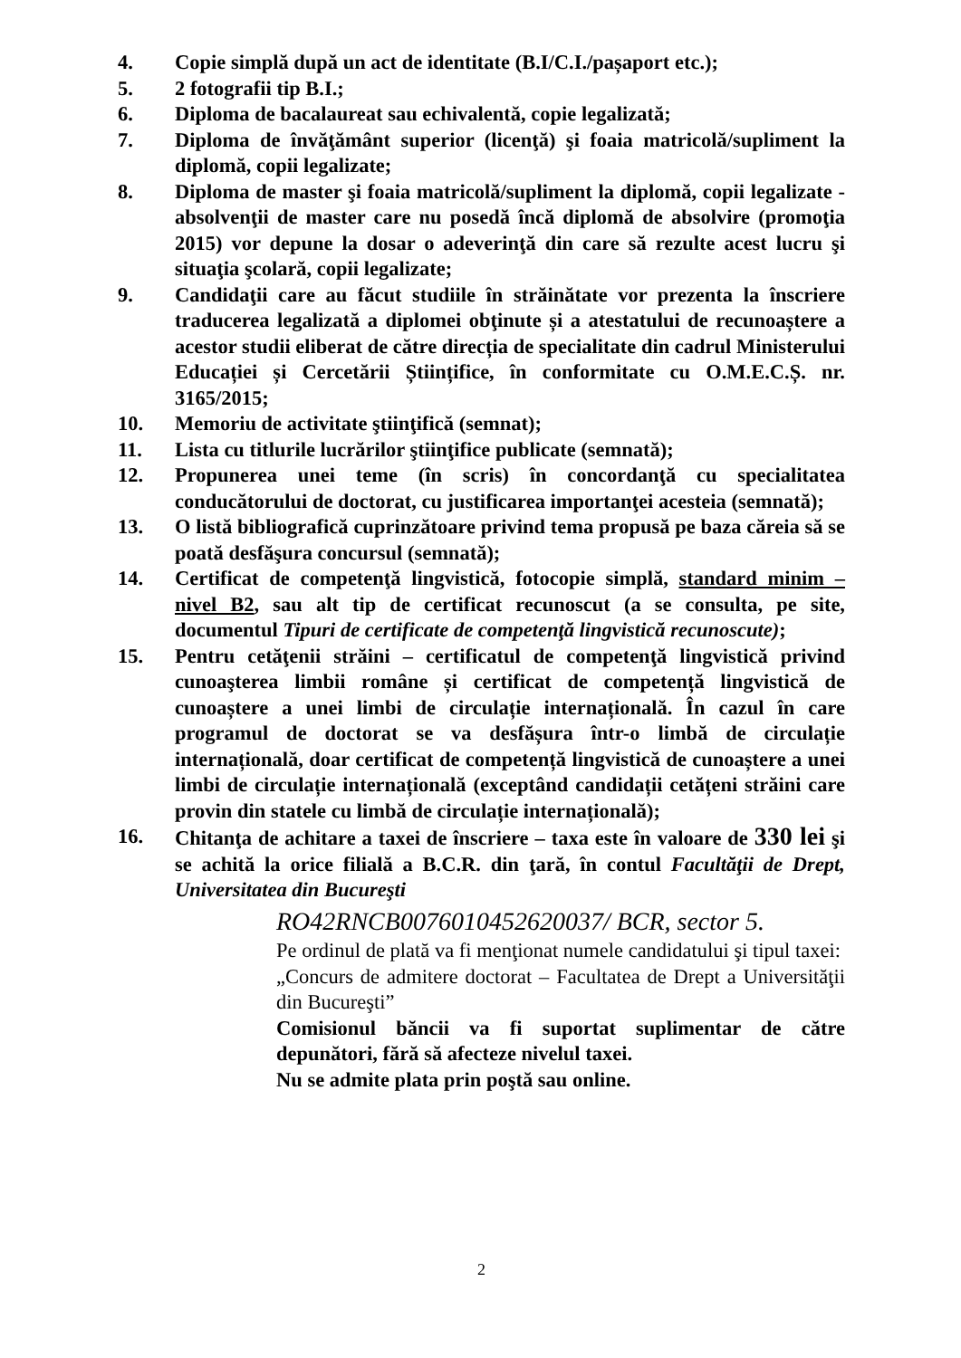4. Copie simplă după un act de identitate (B.I/C.I./pașaport etc.);
5. 2 fotografii tip B.I.;
6. Diploma de bacalaureat sau echivalentă, copie legalizată;
7. Diploma de învăţământ superior (licenţă) şi foaia matricolă/supliment la diplomă, copii legalizate;
8. Diploma de master şi foaia matricolă/supliment la diplomă, copii legalizate - absolvenţii de master care nu posedă încă diplomă de absolvire (promoţia 2015) vor depune la dosar o adeverinţă din care să rezulte acest lucru şi situaţia şcolară, copii legalizate;
9. Candidaţii care au făcut studiile în străinătate vor prezenta la înscriere traducerea legalizată a diplomei obţinute și a atestatului de recunoaștere a acestor studii eliberat de către direcția de specialitate din cadrul Ministerului Educației și Cercetării Științifice, în conformitate cu O.M.E.C.Ș. nr. 3165/2015;
10. Memoriu de activitate ştiinţifică (semnat);
11. Lista cu titlurile lucrărilor ştiinţifice publicate (semnată);
12. Propunerea unei teme (în scris) în concordanţă cu specialitatea conducătorului de doctorat, cu justificarea importanţei acesteia (semnată);
13. O listă bibliografică cuprinzătoare privind tema propusă pe baza căreia să se poată desfăşura concursul (semnată);
14. Certificat de competenţă lingvistică, fotocopie simplă, standard minim – nivel B2, sau alt tip de certificat recunoscut (a se consulta, pe site, documentul Tipuri de certificate de competenţă lingvistică recunoscute);
15. Pentru cetăţenii străini – certificatul de competenţă lingvistică privind cunoaşterea limbii române și certificat de competență lingvistică de cunoaștere a unei limbi de circulație internațională. În cazul în care programul de doctorat se va desfășura într-o limbă de circulație internațională, doar certificat de competență lingvistică de cunoaștere a unei limbi de circulație internațională (exceptând candidații cetățeni străini care provin din statele cu limbă de circulație internațională);
16. Chitanţa de achitare a taxei de înscriere – taxa este în valoare de 330 lei şi se achită la orice filială a B.C.R. din ţară, în contul Facultăţii de Drept, Universitatea din Bucureşti
RO42RNCB0076010452620037/ BCR, sector 5.
Pe ordinul de plată va fi menţionat numele candidatului şi tipul taxei:
„Concurs de admitere doctorat – Facultatea de Drept a Universităţii din Bucureşti”
Comisionul băncii va fi suportat suplimentar de către depunători, fără să afecteze nivelul taxei.
Nu se admite plata prin poştă sau online.
2